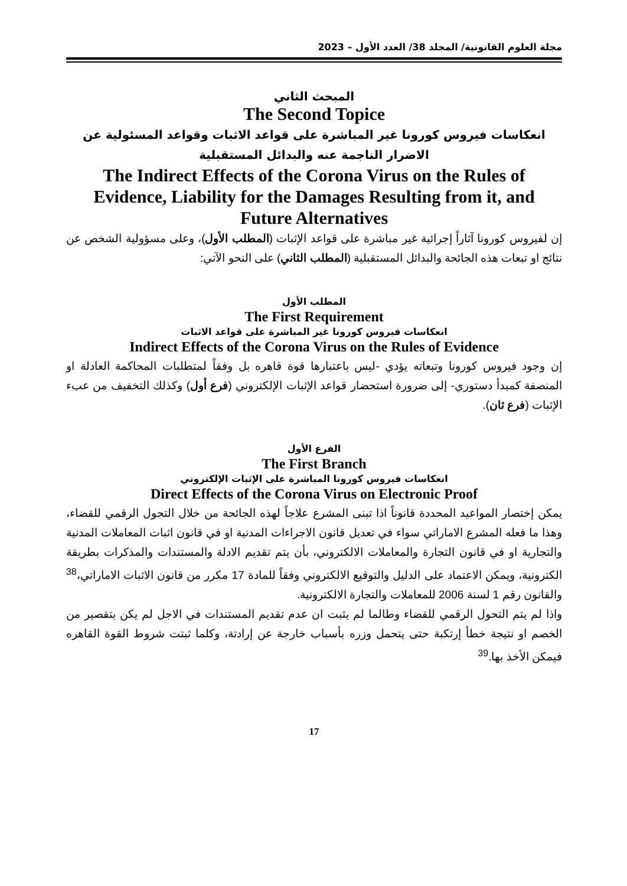مجلة العلوم القانونية/ المجلد 38/ العدد الأول – 2023
المبحث الثاني
The Second Topice
انعكاسات فيروس كورونا غير المباشرة على قواعد الاثبات وقواعد المسئولية عن الاضرار الناجمة عنه والبدائل المستقبلية
The Indirect Effects of the Corona Virus on the Rules of Evidence, Liability for the Damages Resulting from it, and Future Alternatives
إن لفيروس كورونا آثاراً إجرائية غير مباشرة على قواعد الإثبات (المطلب الأول)، وعلى مسؤولية الشخص عن نتائج او تبعات هذه الجائحة والبدائل المستقبلية (المطلب الثاني) على النحو الآتي:
المطلب الأول
The First Requirement
انعكاسات فيروس كورونا غير المباشرة على قواعد الاثبات
Indirect Effects of the Corona Virus on the Rules of Evidence
إن وجود فيروس كورونا وتبعاته يؤدي -ليس باعتبارها قوة قاهره بل وفقاً لمتطلبات المحاكمة العادلة او المنصفة كمبدأ دستوري- إلى ضرورة استحضار قواعد الإثبات الإلكتروني (فرع أول) وكذلك التخفيف من عبء الإثبات (فرع ثان).
الفرع الأول
The First Branch
انعكاسات فيروس كورونا المباشرة على الإثبات الإلكتروني
Direct Effects of the Corona Virus on Electronic Proof
يمكن إختصار المواعيد المحددة قانوناً اذا تبنى المشرع علاجاً لهذه الجائحة من خلال التحول الرقمي للقضاء، وهذا ما فعله المشرع الاماراتي سواء في تعديل قانون الاجراءات المدنية او في قانون اثبات المعاملات المدنية والتجارية او في قانون التجارة والمعاملات الالكتروني، بأن يتم تقديم الادلة والمستندات والمذكرات بطريقة الكترونية، ويمكن الاعتماد على الدليل والتوقيع الالكتروني وفقاً للمادة 17 مكرر من قانون الاثبات الاماراتي،<sup>38</sup> والقانون رقم 1 لسنة 2006 للمعاملات والتجارة الالكترونية.
واذا لم يتم التحول الرقمي للقضاء وطالما لم يثبت ان عدم تقديم المستندات في الاجل لم يكن بتقصير من الخصم او نتيجة خطأ إرتكبة حتى يتحمل وزره بأسباب خارجة عن إرادتة، وكلما ثبتت شروط القوة القاهره فيمكن الأخذ بها.<sup>39</sup>
17